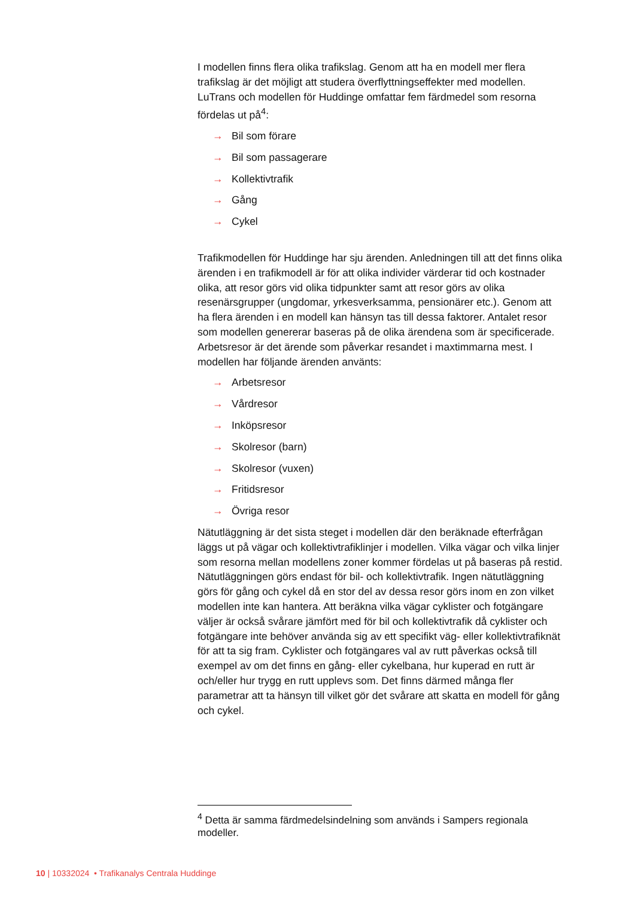I modellen finns flera olika trafikslag. Genom att ha en modell mer flera trafikslag är det möjligt att studera överflyttningseffekter med modellen. LuTrans och modellen för Huddinge omfattar fem färdmedel som resorna fördelas ut på<sup>4</sup>:
→ Bil som förare
→ Bil som passagerare
→ Kollektivtrafik
→ Gång
→ Cykel
Trafikmodellen för Huddinge har sju ärenden. Anledningen till att det finns olika ärenden i en trafikmodell är för att olika individer värderar tid och kostnader olika, att resor görs vid olika tidpunkter samt att resor görs av olika resenärsgrupper (ungdomar, yrkesverksamma, pensionärer etc.). Genom att ha flera ärenden i en modell kan hänsyn tas till dessa faktorer. Antalet resor som modellen genererar baseras på de olika ärendena som är specificerade. Arbetsresor är det ärende som påverkar resandet i maxtimmarna mest. I modellen har följande ärenden använts:
→ Arbetsresor
→ Vårdresor
→ Inköpsresor
→ Skolresor (barn)
→ Skolresor (vuxen)
→ Fritidsresor
→ Övriga resor
Nätutläggning är det sista steget i modellen där den beräknade efterfrågan läggs ut på vägar och kollektivtrafiklinjer i modellen. Vilka vägar och vilka linjer som resorna mellan modellens zoner kommer fördelas ut på baseras på restid. Nätutläggningen görs endast för bil- och kollektivtrafik. Ingen nätutläggning görs för gång och cykel då en stor del av dessa resor görs inom en zon vilket modellen inte kan hantera. Att beräkna vilka vägar cyklister och fotgängare väljer är också svårare jämfört med för bil och kollektivtrafik då cyklister och fotgängare inte behöver använda sig av ett specifikt väg- eller kollektivtrafiknät för att ta sig fram. Cyklister och fotgängares val av rutt påverkas också till exempel av om det finns en gång- eller cykelbana, hur kuperad en rutt är och/eller hur trygg en rutt upplevs som. Det finns därmed många fler parametrar att ta hänsyn till vilket gör det svårare att skatta en modell för gång och cykel.
<sup>4</sup> Detta är samma färdmedelsindelning som används i Sampers regionala modeller.
10 | 10332024 • Trafikanalys Centrala Huddinge